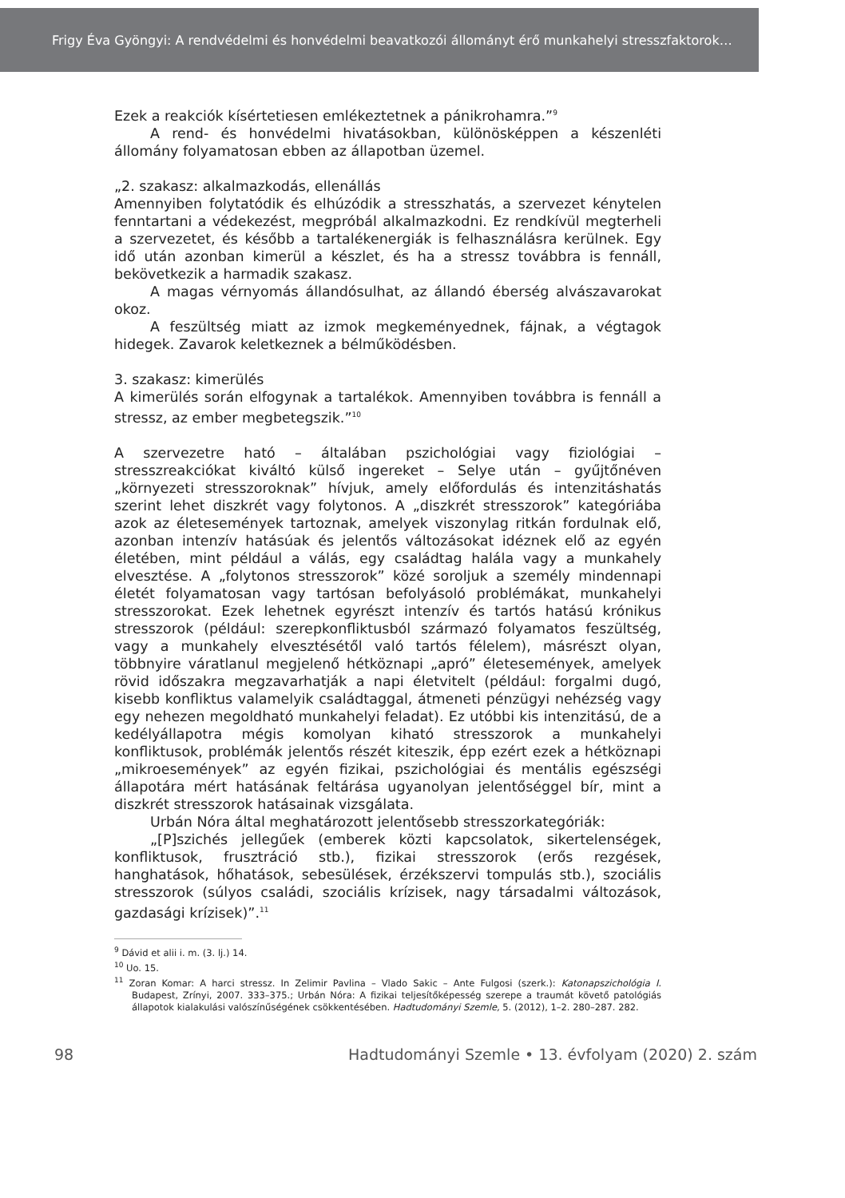Frigy Éva Gyöngyi: A rendvédelmi és honvédelmi beavatkozói állományt érő munkahelyi stresszfaktorok…
Ezek a reakciók kísértetiesen emlékeztetnek a pánikrohamra.”<sup>9</sup>
A rend- és honvédelmi hivatásokban, különösképpen a készenléti állomány folyamatosan ebben az állapotban üzemel.
„2. szakasz: alkalmazkodás, ellenállás
Amennyiben folytatódik és elhúzódik a stresszhatás, a szervezet kénytelen fenntartani a védekezést, megpróbál alkalmazkodni. Ez rendkívül megterheli a szervezetet, és később a tartalékenergiák is felhasználásra kerülnek. Egy idő után azonban kimerül a készlet, és ha a stressz továbbra is fennáll, bekövetkezik a harmadik szakasz.
A magas vérnyomás állandósulhat, az állandó éberség alvászavarokat okoz.
A feszültség miatt az izmok megkeményednek, fájnak, a végtagok hidegek. Zavarok keletkeznek a bélműködésben.
3. szakasz: kimerülés
A kimerülés során elfogynak a tartalékok. Amennyiben továbbra is fennáll a stressz, az ember megbetegszik.”<sup>10</sup>
A szervezetre ható – általában pszichológiai vagy fiziológiai – stresszreakciókat kiváltó külső ingereket – Selye után – gyűjtőnéven „környezeti stresszoroknak” hívjuk, amely előfordulás és intenzitáshatás szerint lehet diszkrét vagy folytonos. A „diszkrét stresszorok” kategóriába azok az életesemények tartoznak, amelyek viszonylag ritkán fordulnak elő, azonban intenzív hatásúak és jelentős változásokat idéznek elő az egyén életében, mint például a válás, egy családtag halála vagy a munkahely elvesztése. A „folytonos stresszorok” közé soroljuk a személy mindennapi életét folyamatosan vagy tartósan befolyásoló problémákat, munkahelyi stresszorokat. Ezek lehetnek egyrészt intenzív és tartós hatású krónikus stresszorok (például: szerepkonfliktusból származó folyamatos feszültség, vagy a munkahely elvesztésétől való tartós félelem), másrészt olyan, többnyire váratlanul megjelenő hétköznapi „apró” életesemények, amelyek rövid időszakra megzavarhatják a napi életvitelt (például: forgalmi dugó, kisebb konfliktus valamelyik családtaggal, átmeneti pénzügyi nehézség vagy egy nehezen megoldható munkahelyi feladat). Ez utóbbi kis intenzitású, de a kedélyállapotra mégis komolyan kiható stresszorok a munkahelyi konfliktusok, problémák jelentős részét kiteszik, épp ezért ezek a hétköznapi „mikroesemények” az egyén fizikai, pszichológiai és mentális egészségi állapotára mért hatásának feltárása ugyanolyan jelentőséggel bír, mint a diszkrét stresszorok hatásainak vizsgálata.
Urbán Nóra által meghatározott jelentősebb stresszorkategóriák:
„[P]szichés jellegűek (emberek közti kapcsolatok, sikertelenségek, konfliktusok, frusztráció stb.), fizikai stresszorok (erős rezgések, hanghatások, hőhatások, sebesülések, érzékszervi tompulás stb.), szociális stresszorok (súlyos családi, szociális krízisek, nagy társadalmi változások, gazdasági krízisek)”.<sup>11</sup>
<sup>9</sup> Dávid et alii i. m. (3. lj.) 14.
<sup>10</sup> Uo. 15.
<sup>11</sup> Zoran Komar: A harci stressz. In Zelimir Pavlina – Vlado Sakic – Ante Fulgosi (szerk.): Katonapszichológia I. Budapest, Zrínyi, 2007. 333–375.; Urbán Nóra: A fizikai teljesítőképesség szerepe a traumát követő patológiás állapotok kialakulási valószínűségének csökkentésében. Hadtudományi Szemle, 5. (2012), 1–2. 280–287. 282.
98 Hadtudományi Szemle • 13. évfolyam (2020) 2. szám